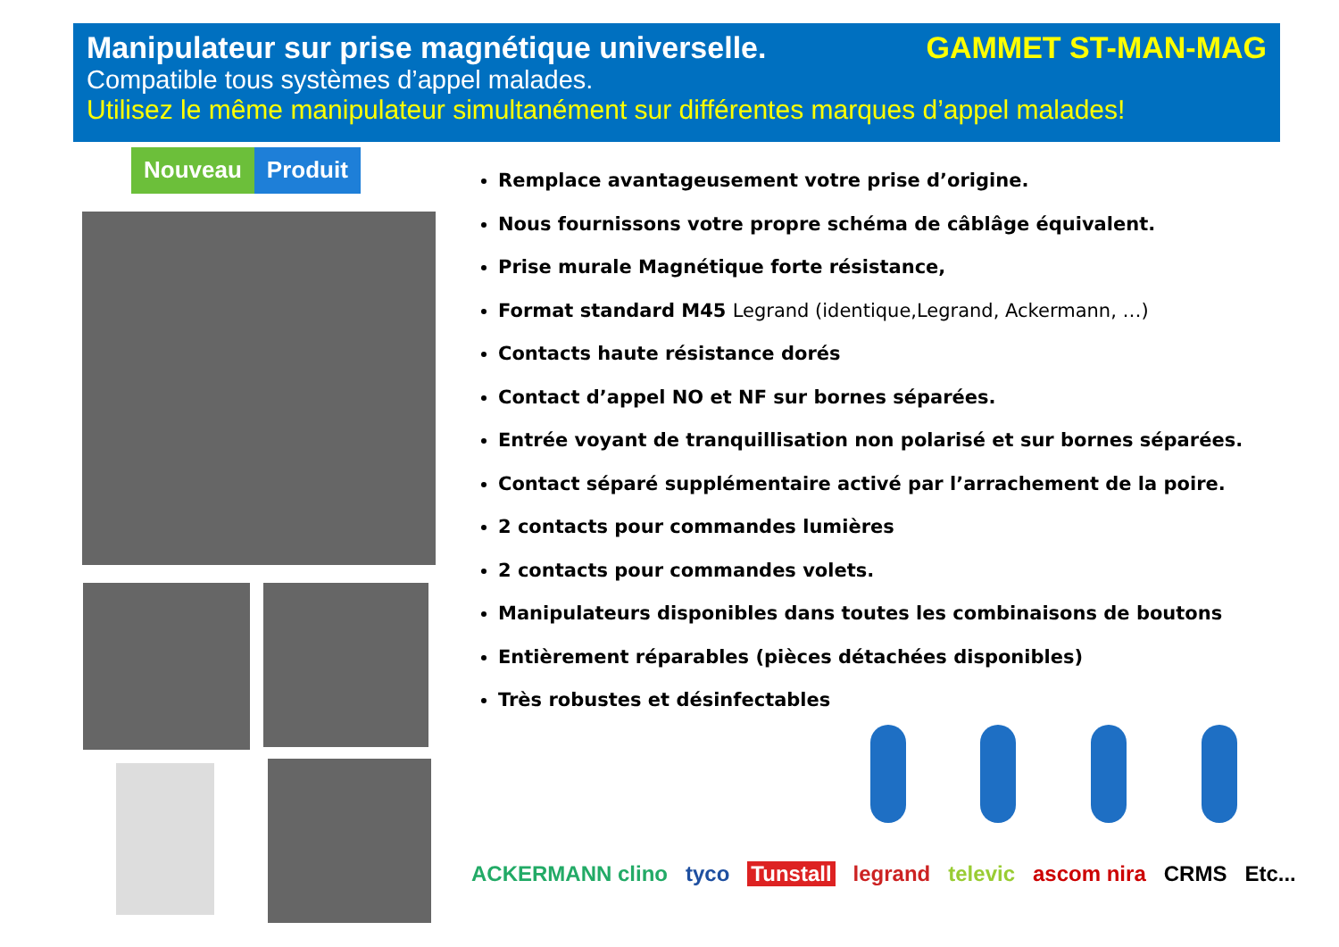Manipulateur sur prise magnétique universelle. GAMMET ST-MAN-MAG
Compatible tous systèmes d’appel malades.
Utilisez le même manipulateur simultanément sur différentes marques d’appel malades!
Nouveau Produit
Remplace avantageusement votre prise d’origine.
Nous fournissons votre propre schéma de câblâge équivalent.
Prise murale Magnétique forte résistance,
Format standard M45 Legrand (identique,Legrand, Ackermann, …)
Contacts haute résistance dorés
Contact d’appel NO et NF sur bornes séparées.
Entrée voyant de tranquillisation non polarisé et sur bornes séparées.
Contact séparé supplémentaire activé par l’arrachement de la poire.
2 contacts pour commandes lumières
2 contacts pour commandes volets.
Manipulateurs disponibles dans toutes les combinaisons de boutons
Entièrement réparables (pièces détachées disponibles)
Très robustes et désinfectables
ACKERMANN clino tyco Tunstall legrand televic ascom nira CRMS Etc...